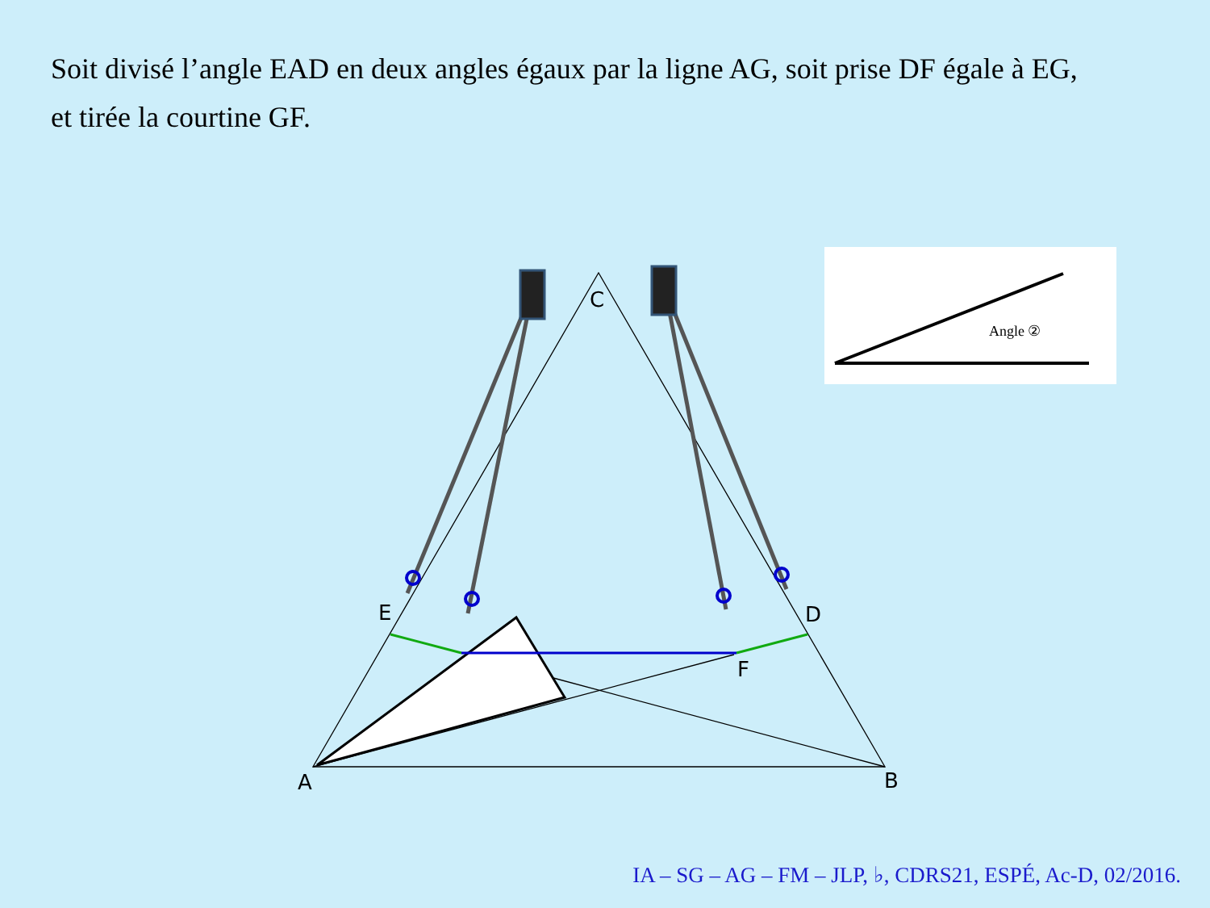Soit divisé l’angle EAD en deux angles égaux par la ligne AG, soit prise DF égale à EG,
et tirée la courtine GF.
Angle ②
C
E
D
F
A
B
IA – SG – AG – FM – JLP, ♭, CDRS21, ESPÉ, Ac-D, 02/2016.